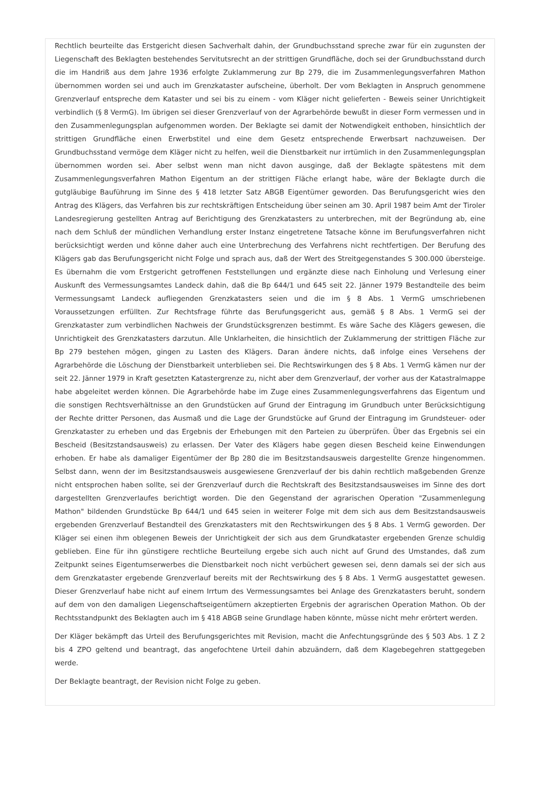Rechtlich beurteilte das Erstgericht diesen Sachverhalt dahin, der Grundbuchsstand spreche zwar für ein zugunsten der Liegenschaft des Beklagten bestehendes Servitutsrecht an der strittigen Grundfläche, doch sei der Grundbuchsstand durch die im Handriß aus dem Jahre 1936 erfolgte Zuklammerung zur Bp 279, die im Zusammenlegungsverfahren Mathon übernommen worden sei und auch im Grenzkataster aufscheine, überholt. Der vom Beklagten in Anspruch genommene Grenzverlauf entspreche dem Kataster und sei bis zu einem - vom Kläger nicht gelieferten - Beweis seiner Unrichtigkeit verbindlich (§ 8 VermG). Im übrigen sei dieser Grenzverlauf von der Agrarbehörde bewußt in dieser Form vermessen und in den Zusammenlegungsplan aufgenommen worden. Der Beklagte sei damit der Notwendigkeit enthoben, hinsichtlich der strittigen Grundfläche einen Erwerbstitel und eine dem Gesetz entsprechende Erwerbsart nachzuweisen. Der Grundbuchsstand vermöge dem Kläger nicht zu helfen, weil die Dienstbarkeit nur irrtümlich in den Zusammenlegungsplan übernommen worden sei. Aber selbst wenn man nicht davon ausginge, daß der Beklagte spätestens mit dem Zusammenlegungsverfahren Mathon Eigentum an der strittigen Fläche erlangt habe, wäre der Beklagte durch die gutgläubige Bauführung im Sinne des § 418 letzter Satz ABGB Eigentümer geworden. Das Berufungsgericht wies den Antrag des Klägers, das Verfahren bis zur rechtskräftigen Entscheidung über seinen am 30. April 1987 beim Amt der Tiroler Landesregierung gestellten Antrag auf Berichtigung des Grenzkatasters zu unterbrechen, mit der Begründung ab, eine nach dem Schluß der mündlichen Verhandlung erster Instanz eingetretene Tatsache könne im Berufungsverfahren nicht berücksichtigt werden und könne daher auch eine Unterbrechung des Verfahrens nicht rechtfertigen. Der Berufung des Klägers gab das Berufungsgericht nicht Folge und sprach aus, daß der Wert des Streitgegenstandes S 300.000 übersteige. Es übernahm die vom Erstgericht getroffenen Feststellungen und ergänzte diese nach Einholung und Verlesung einer Auskunft des Vermessungsamtes Landeck dahin, daß die Bp 644/1 und 645 seit 22. Jänner 1979 Bestandteile des beim Vermessungsamt Landeck aufliegenden Grenzkatasters seien und die im § 8 Abs. 1 VermG umschriebenen Voraussetzungen erfüllten. Zur Rechtsfrage führte das Berufungsgericht aus, gemäß § 8 Abs. 1 VermG sei der Grenzkataster zum verbindlichen Nachweis der Grundstücksgrenzen bestimmt. Es wäre Sache des Klägers gewesen, die Unrichtigkeit des Grenzkatasters darzutun. Alle Unklarheiten, die hinsichtlich der Zuklammerung der strittigen Fläche zur Bp 279 bestehen mögen, gingen zu Lasten des Klägers. Daran ändere nichts, daß infolge eines Versehens der Agrarbehörde die Löschung der Dienstbarkeit unterblieben sei. Die Rechtswirkungen des § 8 Abs. 1 VermG kämen nur der seit 22. Jänner 1979 in Kraft gesetzten Katastergrenze zu, nicht aber dem Grenzverlauf, der vorher aus der Katastralmappe habe abgeleitet werden können. Die Agrarbehörde habe im Zuge eines Zusammenlegungsverfahrens das Eigentum und die sonstigen Rechtsverhältnisse an den Grundstücken auf Grund der Eintragung im Grundbuch unter Berücksichtigung der Rechte dritter Personen, das Ausmaß und die Lage der Grundstücke auf Grund der Eintragung im Grundsteuer- oder Grenzkataster zu erheben und das Ergebnis der Erhebungen mit den Parteien zu überprüfen. Über das Ergebnis sei ein Bescheid (Besitzstandsausweis) zu erlassen. Der Vater des Klägers habe gegen diesen Bescheid keine Einwendungen erhoben. Er habe als damaliger Eigentümer der Bp 280 die im Besitzstandsausweis dargestellte Grenze hingenommen. Selbst dann, wenn der im Besitzstandsausweis ausgewiesene Grenzverlauf der bis dahin rechtlich maßgebenden Grenze nicht entsprochen haben sollte, sei der Grenzverlauf durch die Rechtskraft des Besitzstandsausweises im Sinne des dort dargestellten Grenzverlaufes berichtigt worden. Die den Gegenstand der agrarischen Operation "Zusammenlegung Mathon" bildenden Grundstücke Bp 644/1 und 645 seien in weiterer Folge mit dem sich aus dem Besitzstandsausweis ergebenden Grenzverlauf Bestandteil des Grenzkatasters mit den Rechtswirkungen des § 8 Abs. 1 VermG geworden. Der Kläger sei einen ihm oblegenen Beweis der Unrichtigkeit der sich aus dem Grundkataster ergebenden Grenze schuldig geblieben. Eine für ihn günstigere rechtliche Beurteilung ergebe sich auch nicht auf Grund des Umstandes, daß zum Zeitpunkt seines Eigentumserwerbes die Dienstbarkeit noch nicht verbüchert gewesen sei, denn damals sei der sich aus dem Grenzkataster ergebende Grenzverlauf bereits mit der Rechtswirkung des § 8 Abs. 1 VermG ausgestattet gewesen. Dieser Grenzverlauf habe nicht auf einem Irrtum des Vermessungsamtes bei Anlage des Grenzkatasters beruht, sondern auf dem von den damaligen Liegenschaftseigentümern akzeptierten Ergebnis der agrarischen Operation Mathon. Ob der Rechtsstandpunkt des Beklagten auch im § 418 ABGB seine Grundlage haben könnte, müsse nicht mehr erörtert werden.
Der Kläger bekämpft das Urteil des Berufungsgerichtes mit Revision, macht die Anfechtungsgründe des § 503 Abs. 1 Z 2 bis 4 ZPO geltend und beantragt, das angefochtene Urteil dahin abzuändern, daß dem Klagebegehren stattgegeben werde.
Der Beklagte beantragt, der Revision nicht Folge zu geben.